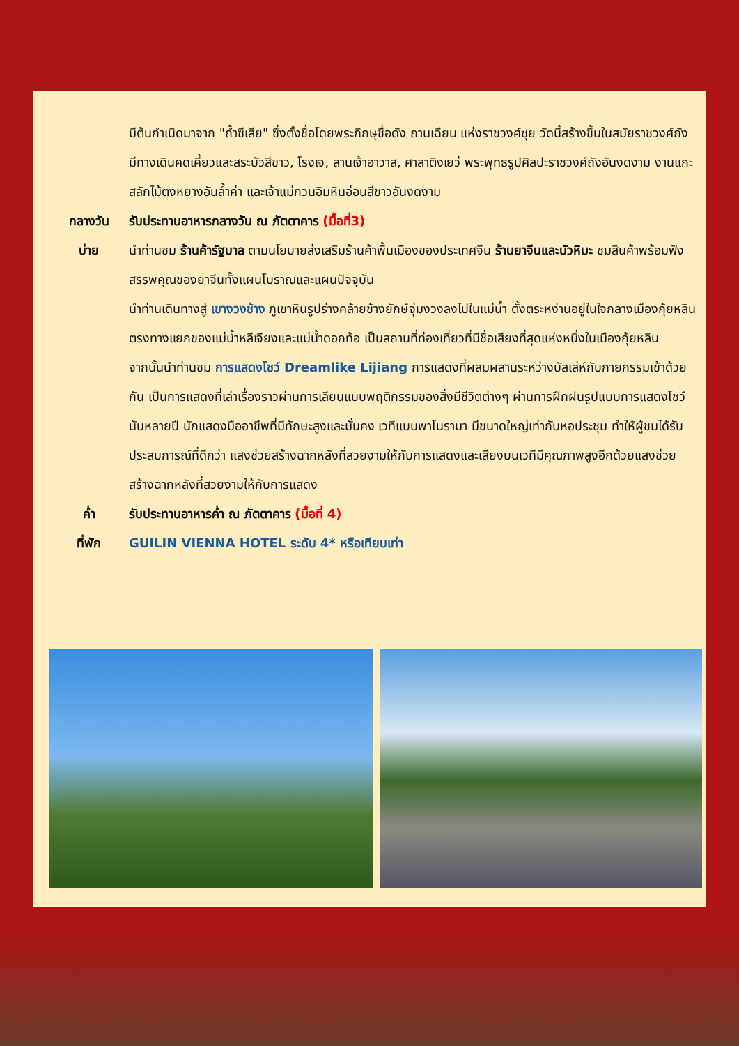มีต้นกำเนิดมาจาก "ถ้ำซีเสีย" ซึ่งตั้งชื่อโดยพระภิกษุชื่อดัง ถานเฉียน แห่งราชวงศ์ซุย วัดนี้สร้างขึ้นในสมัยราชวงศ์ถัง มีทางเดินคดเคี้ยวและสระบัวสีขาว, โรงเจ, ลานเจ้าอาวาส, ศาลาติงเยว่ พระพุทธรูปศิลปะราชวงศ์ถังอันงดงาม งานแกะสลักไม้ตงหยางอันล้ำค่า และเจ้าแม่กวนอิมหินอ่อนสีขาวอันงดงาม
กลางวัน รับประทานอาหารกลางวัน ณ ภัตตาคาร (มื้อที่3)
บ่าย นำท่านชม ร้านค้ารัฐบาล ตามนโยบายส่งเสริมร้านค้าพื้นเมืองของประเทศจีน ร้านยาจีนและบัวหิมะ ชมสินค้าพร้อมฟังสรรพคุณของยาจีนทั้งแผนโบราณและแผนปัจจุบัน
นำท่านเดินทางสู่ เขางวงช้าง ภูเขาหินรูปร่างคล้ายช้างยักษ์จุ่มงวงลงไปในแม่น้ำ ตั้งตระหง่านอยู่ในใจกลางเมืองกุ้ยหลิน ตรงทางแยกของแม่น้ำหลีเจียงและแม่น้ำดอกท้อ เป็นสถานที่ท่องเที่ยวที่มีชื่อเสียงที่สุดแห่งหนึ่งในเมืองกุ้ยหลิน
จากนั้นนำท่านชม การแสดงโชว์ Dreamlike Lijiang การแสดงที่ผสมผสานระหว่างบัลเล่ห์กับกายกรรมเข้าด้วยกัน เป็นการแสดงที่เล่าเรื่องราวผ่านการเลียนแบบพฤติกรรมของสิ่งมีชีวิตต่างๆ ผ่านการฝึกฝนรูปแบบการแสดงโชว์นับหลายปี นักแสดงมืออาชีพที่มีทักษะสูงและมั่นคง เวทีแบบพาโนรามา มีขนาดใหญ่เท่ากับหอประชุม ทำให้ผู้ชมได้รับประสบการณ์ที่ดีกว่า แสงช่วยสร้างฉากหลังที่สวยงามให้กับการแสดงและเสียงบนเวทีมีคุณภาพสูงอีกด้วยแสงช่วยสร้างฉากหลังที่สวยงามให้กับการแสดง
ค่ำ รับประทานอาหารค่ำ ณ ภัตตาคาร (มื้อที่ 4)
ที่พัก GUILIN VIENNA HOTEL ระดับ 4* หรือเทียบเท่า